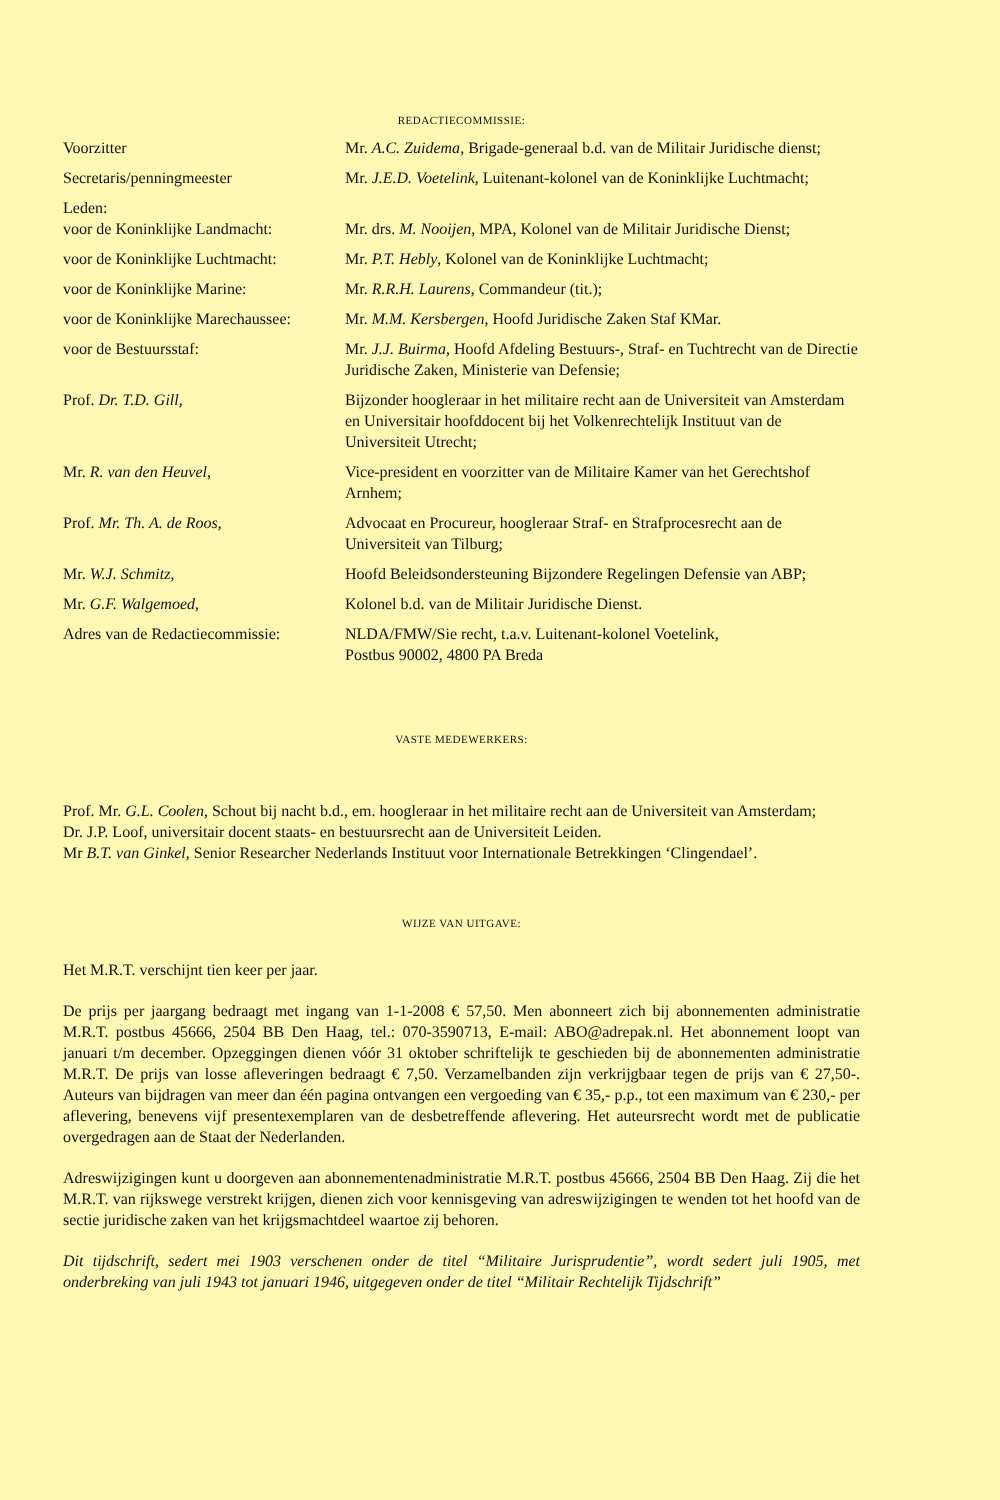REDACTIECOMMISSIE:
| Voorzitter | Mr. A.C. Zuidema , Brigade-generaal b.d. van de Militair Juridische dienst; |
| Secretaris/penningmeester | Mr. J.E.D. Voetelink , Luitenant-kolonel van de Koninklijke Luchtmacht; |
| Leden: | |
| voor de Koninklijke Landmacht: | Mr. drs. M. Nooijen , MPA, Kolonel van de Militair Juridische Dienst; |
| voor de Koninklijke Luchtmacht: | Mr. P.T. Hebly , Kolonel van de Koninklijke Luchtmacht; |
| voor de Koninklijke Marine: | Mr. R.R.H. Laurens , Commandeur (tit.); |
| voor de Koninklijke Marechaussee: | Mr. M.M. Kersbergen , Hoofd Juridische Zaken Staf KMar. |
| voor de Bestuursstaf: | Mr. J.J. Buirma , Hoofd Afdeling Bestuurs-, Straf- en Tuchtrecht van de Directie Juridische Zaken, Ministerie van Defensie; |
| Prof. Dr. T.D. Gill, | Bijzonder hoogleraar in het militaire recht aan de Universiteit van Amsterdam en Universitair hoofddocent bij het Volkenrechtelijk Instituut van de Universiteit Utrecht; |
| Mr. R. van den Heuvel , | Vice-president en voorzitter van de Militaire Kamer van het Gerechtshof Arnhem; |
| Prof. Mr. Th. A. de Roos , | Advocaat en Procureur, hoogleraar Straf- en Strafprocesrecht aan de Universiteit van Tilburg; |
| Mr. W.J. Schmitz , | Hoofd Beleidsondersteuning Bijzondere Regelingen Defensie van ABP; |
| Mr. G.F. Walgemoed , | Kolonel b.d. van de Militair Juridische Dienst. |
| Adres van de Redactiecommissie: | NLDA/FMW/Sie recht, t.a.v. Luitenant-kolonel Voetelink, Postbus 90002, 4800 PA Breda |
VASTE MEDEWERKERS:
Prof. Mr. G.L. Coolen, Schout bij nacht b.d., em. hoogleraar in het militaire recht aan de Universiteit van Amsterdam;
Dr. J.P. Loof, universitair docent staats- en bestuursrecht aan de Universiteit Leiden.
Mr B.T. van Ginkel, Senior Researcher Nederlands Instituut voor Internationale Betrekkingen ‘Clingendael’.
WIJZE VAN UITGAVE:
Het M.R.T. verschijnt tien keer per jaar.
De prijs per jaargang bedraagt met ingang van 1-1-2008 € 57,50. Men abonneert zich bij abonnementen administratie M.R.T. postbus 45666, 2504 BB Den Haag, tel.: 070-3590713, E-mail: ABO@adrepak.nl. Het abonnement loopt van januari t/m december. Opzeggingen dienen vóór 31 oktober schriftelijk te geschieden bij de abonnementen administratie M.R.T. De prijs van losse afleveringen bedraagt € 7,50. Verzamelbanden zijn verkrijgbaar tegen de prijs van € 27,50-. Auteurs van bijdragen van meer dan één pagina ontvangen een vergoeding van € 35,- p.p., tot een maximum van € 230,- per aflevering, benevens vijf presentexemplaren van de desbetreffende aflevering. Het auteursrecht wordt met de publicatie overgedragen aan de Staat der Nederlanden.
Adreswijzigingen kunt u doorgeven aan abonnementenadministratie M.R.T. postbus 45666, 2504 BB Den Haag. Zij die het M.R.T. van rijkswege verstrekt krijgen, dienen zich voor kennisgeving van adreswijzigingen te wenden tot het hoofd van de sectie juridische zaken van het krijgsmachtdeel waartoe zij behoren.
Dit tijdschrift, sedert mei 1903 verschenen onder de titel “Militaire Jurisprudentie”, wordt sedert juli 1905, met onderbreking van juli 1943 tot januari 1946, uitgegeven onder de titel “Militair Rechtelijk Tijdschrift”